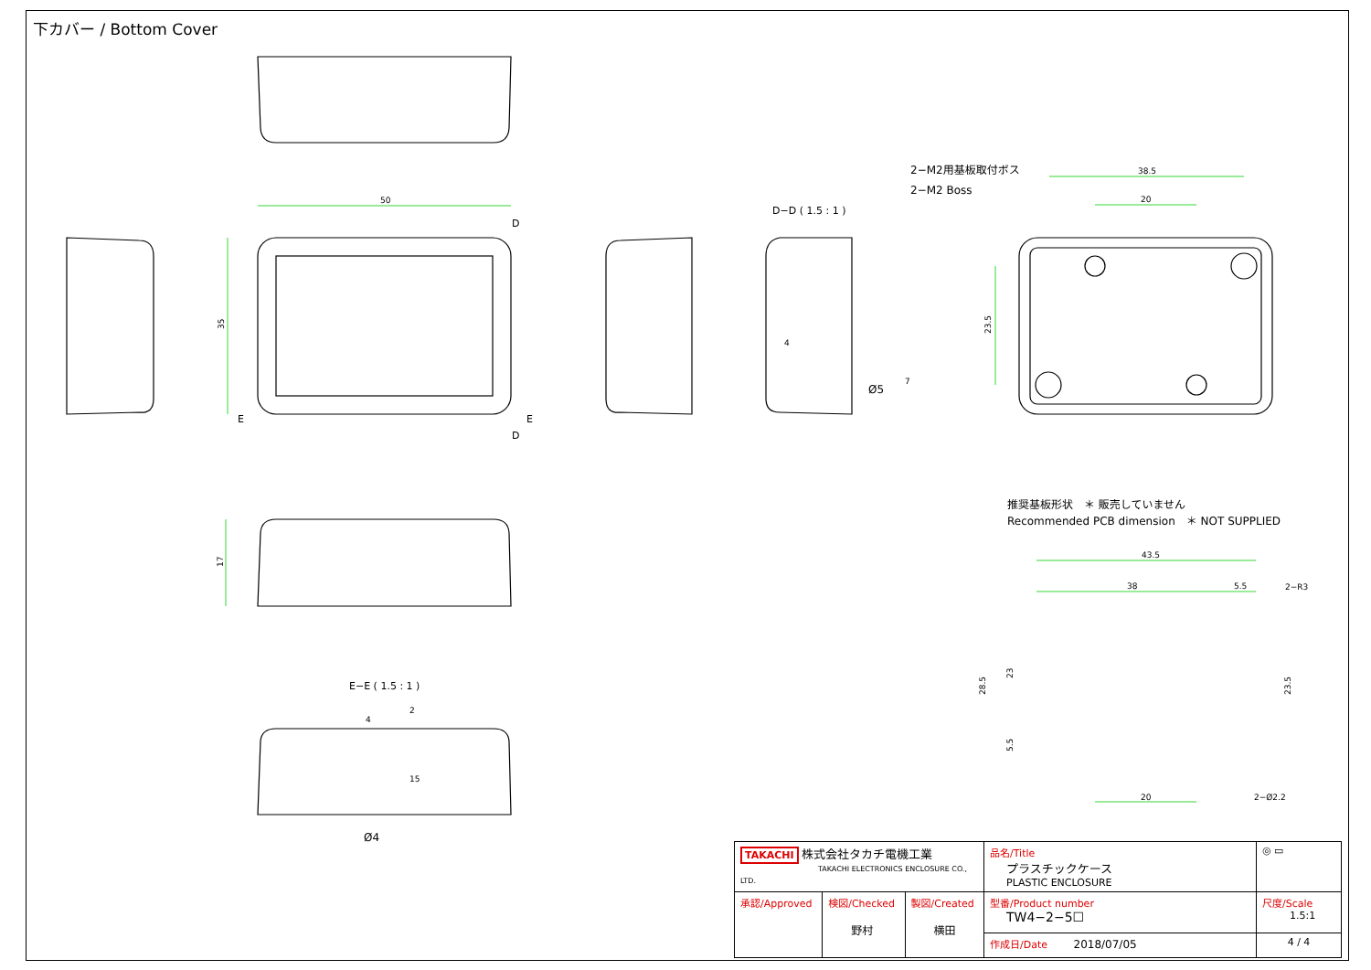下カバー / Bottom Cover
50
35
17
D
D
E
E
D−D ( 1.5 : 1 )
E−E ( 1.5 : 1 )
4
Ø5
7
Ø4
2
4
15
2−M2用基板取付ボス
2−M2 Boss
38.5
20
23.5
推奨基板形状　＊ 販売していません
Recommended PCB dimension　＊ NOT SUPPLIED
43.5
38
5.5
2−R3
28.5
23
5.5
23.5
20
2−Ø2.2
| TAKACHI 株式会社タカチ電機工業 TAKACHI ELECTRONICS ENCLOSURE CO., LTD. | | | 品名/Title プラスチックケース PLASTIC ENCLOSURE | ◎ ▭ |
| 承認/Approved | 検図/Checked 野村 | 製図/Created 横田 | 型番/Product number TW4−2−5☐ | 尺度/Scale 1.5:1 |
| | | | 作成日/Date 2018/07/05 | 4 / 4 |